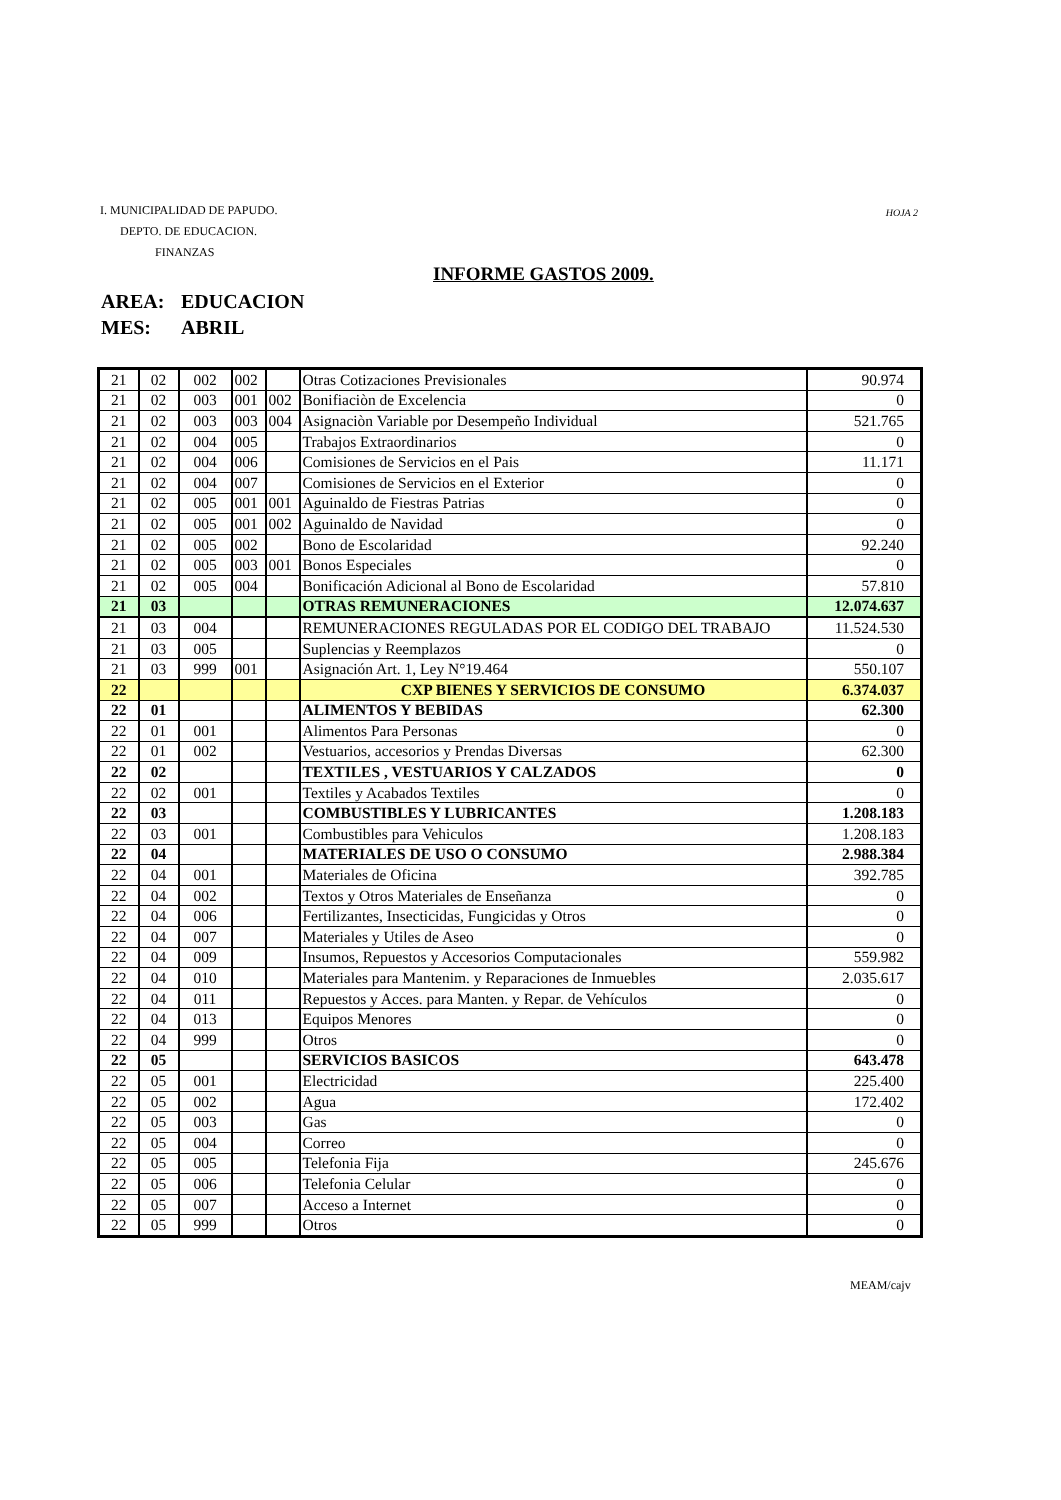I. MUNICIPALIDAD DE PAPUDO.
DEPTO. DE EDUCACION.
FINANZAS
HOJA 2
INFORME GASTOS 2009.
AREA: EDUCACION
MES: ABRIL
| 21 | 02 | 002 | 002 | | Otras Cotizaciones Previsionales | 90.974 |
| 21 | 02 | 003 | 001 | 002 | Bonifiaciòn de Excelencia | 0 |
| 21 | 02 | 003 | 003 | 004 | Asignaciòn Variable por Desempeño Individual | 521.765 |
| 21 | 02 | 004 | 005 | | Trabajos Extraordinarios | 0 |
| 21 | 02 | 004 | 006 | | Comisiones de Servicios en el Pais | 11.171 |
| 21 | 02 | 004 | 007 | | Comisiones de Servicios en el Exterior | 0 |
| 21 | 02 | 005 | 001 | 001 | Aguinaldo de Fiestras Patrias | 0 |
| 21 | 02 | 005 | 001 | 002 | Aguinaldo de Navidad | 0 |
| 21 | 02 | 005 | 002 | | Bono de Escolaridad | 92.240 |
| 21 | 02 | 005 | 003 | 001 | Bonos Especiales | 0 |
| 21 | 02 | 005 | 004 | | Bonificación Adicional al Bono de Escolaridad | 57.810 |
| 21 | 03 | | | | OTRAS REMUNERACIONES | 12.074.637 |
| 21 | 03 | 004 | | | REMUNERACIONES REGULADAS POR EL CODIGO DEL TRABAJO | 11.524.530 |
| 21 | 03 | 005 | | | Suplencias y Reemplazos | 0 |
| 21 | 03 | 999 | 001 | | Asignación Art. 1, Ley N°19.464 | 550.107 |
| 22 | | | | | CXP BIENES Y SERVICIOS DE CONSUMO | 6.374.037 |
| 22 | 01 | | | | ALIMENTOS Y BEBIDAS | 62.300 |
| 22 | 01 | 001 | | | Alimentos Para Personas | 0 |
| 22 | 01 | 002 | | | Vestuarios, accesorios y Prendas Diversas | 62.300 |
| 22 | 02 | | | | TEXTILES , VESTUARIOS Y CALZADOS | 0 |
| 22 | 02 | 001 | | | Textiles y Acabados Textiles | 0 |
| 22 | 03 | | | | COMBUSTIBLES Y LUBRICANTES | 1.208.183 |
| 22 | 03 | 001 | | | Combustibles para Vehiculos | 1.208.183 |
| 22 | 04 | | | | MATERIALES DE USO O CONSUMO | 2.988.384 |
| 22 | 04 | 001 | | | Materiales de Oficina | 392.785 |
| 22 | 04 | 002 | | | Textos y Otros Materiales de Enseñanza | 0 |
| 22 | 04 | 006 | | | Fertilizantes, Insecticidas, Fungicidas y Otros | 0 |
| 22 | 04 | 007 | | | Materiales y Utiles de Aseo | 0 |
| 22 | 04 | 009 | | | Insumos, Repuestos y Accesorios Computacionales | 559.982 |
| 22 | 04 | 010 | | | Materiales para Mantenim. y Reparaciones de Inmuebles | 2.035.617 |
| 22 | 04 | 011 | | | Repuestos y Acces. para Manten. y Repar. de Vehículos | 0 |
| 22 | 04 | 013 | | | Equipos Menores | 0 |
| 22 | 04 | 999 | | | Otros | 0 |
| 22 | 05 | | | | SERVICIOS BASICOS | 643.478 |
| 22 | 05 | 001 | | | Electricidad | 225.400 |
| 22 | 05 | 002 | | | Agua | 172.402 |
| 22 | 05 | 003 | | | Gas | 0 |
| 22 | 05 | 004 | | | Correo | 0 |
| 22 | 05 | 005 | | | Telefonia Fija | 245.676 |
| 22 | 05 | 006 | | | Telefonia Celular | 0 |
| 22 | 05 | 007 | | | Acceso a Internet | 0 |
| 22 | 05 | 999 | | | Otros | 0 |
MEAM/cajv